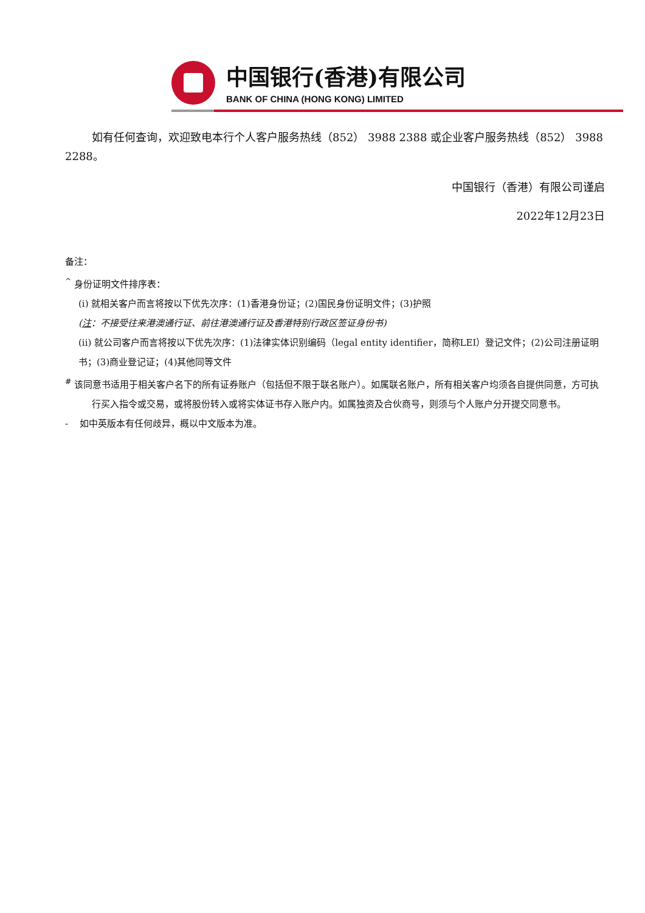中国银行(香港)有限公司
BANK OF CHINA (HONG KONG) LIMITED
如有任何查询，欢迎致电本行个人客户服务热线（852） 3988 2388 或企业客户服务热线（852） 3988 2288。
中国银行（香港）有限公司谨启
2022年12月23日
备注：
<sup>^</sup> 身份证明文件排序表：
(i) 就相关客户而言将按以下优先次序：(1)香港身份证；(2)国民身份证明文件；(3)护照
(注：不接受往来港澳通行证、前往港澳通行证及香港特别行政区签证身份书)
(ii) 就公司客户而言将按以下优先次序：(1)法律实体识别编码（legal entity identifier，简称LEI）登记文件；(2)公司注册证明书；(3)商业登记证；(4)其他同等文件
<sup>#</sup> 该同意书适用于相关客户名下的所有证券账户（包括但不限于联名账户）。如属联名账户，所有相关客户均须各自提供同意，方可执行买入指令或交易，或将股份转入或将实体证书存入账户内。如属独资及合伙商号，则须与个人账户分开提交同意书。
- 如中英版本有任何歧异，概以中文版本为准。